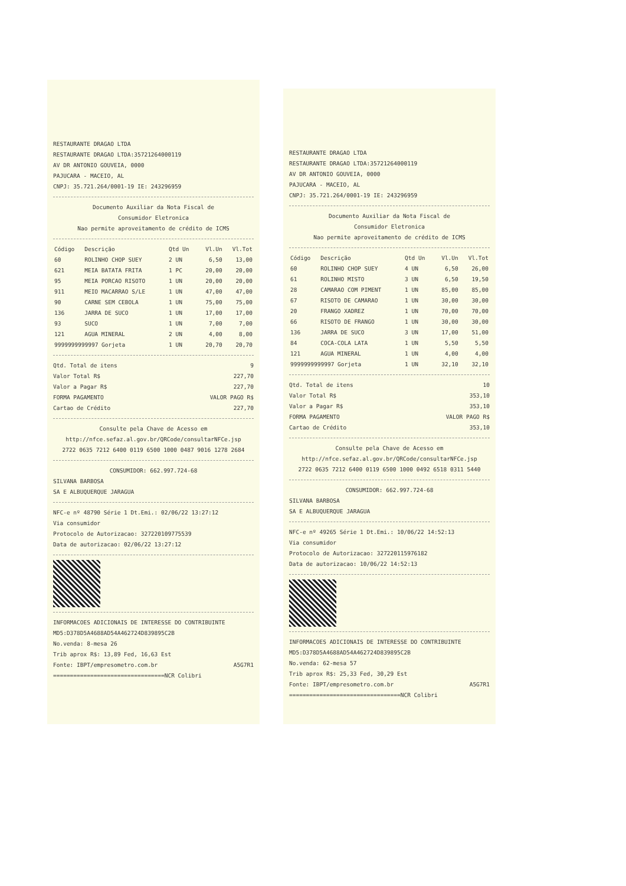RESTAURANTE DRAGAO LTDA
RESTAURANTE DRAGAO LTDA:35721264000119
AV DR ANTONIO GOUVEIA, 0000
PAJUCARA - MACEIO, AL
CNPJ: 35.721.264/0001-19 IE: 243296959
Documento Auxiliar da Nota Fiscal de
Consumidor Eletronica
Nao permite aproveitamento de crédito de ICMS
| Código | Descrição | Qtd Un | Vl.Un | Vl.Tot |
| --- | --- | --- | --- | --- |
| 60 | ROLINHO CHOP SUEY | 2 UN | 6,50 | 13,00 |
| 621 | MEIA BATATA FRITA | 1 PC | 20,00 | 20,00 |
| 95 | MEIA PORCAO RISOTO | 1 UN | 20,00 | 20,00 |
| 911 | MEIO MACARRAO S/LE | 1 UN | 47,00 | 47,00 |
| 90 | CARNE SEM CEBOLA | 1 UN | 75,00 | 75,00 |
| 136 | JARRA DE SUCO | 1 UN | 17,00 | 17,00 |
| 93 | SUCO | 1 UN | 7,00 | 7,00 |
| 121 | AGUA MINERAL | 2 UN | 4,00 | 8,00 |
| 9999999999997 Gorjeta | | 1 UN | 20,70 | 20,70 |
Qtd. Total de itens 9
Valor Total R$ 227,70
Valor a Pagar R$ 227,70
FORMA PAGAMENTO VALOR PAGO R$
Cartao de Crédito 227,70
Consulte pela Chave de Acesso em
http://nfce.sefaz.al.gov.br/QRCode/consultarNFCe.jsp
2722 0635 7212 6400 0119 6500 1000 0487 9016 1278 2684
CONSUMIDOR: 662.997.724-68
SILVANA BARBOSA
SA E ALBUQUERQUE JARAGUA
NFC-e nº 48790 Série 1 Dt.Emi.: 02/06/22 13:27:12
Via consumidor
Protocolo de Autorizacao: 327220109775539
Data de autorizacao: 02/06/22 13:27:12
INFORMACOES ADICIONAIS DE INTERESSE DO CONTRIBUINTE
MD5:D378D5A4688AD54A462724D839895C2B
No.venda: 8-mesa 26
Trib aprox R$: 13,89 Fed, 16,63 Est
Fonte: IBPT/empresometro.com.br A5G7R1
=================================NCR Colibri
RESTAURANTE DRAGAO LTDA
RESTAURANTE DRAGAO LTDA:35721264000119
AV DR ANTONIO GOUVEIA, 0000
PAJUCARA - MACEIO, AL
CNPJ: 35.721.264/0001-19 IE: 243296959
Documento Auxiliar da Nota Fiscal de
Consumidor Eletronica
Nao permite aproveitamento de crédito de ICMS
| Código | Descrição | Qtd Un | Vl.Un | Vl.Tot |
| --- | --- | --- | --- | --- |
| 60 | ROLINHO CHOP SUEY | 4 UN | 6,50 | 26,00 |
| 61 | ROLINHO MISTO | 3 UN | 6,50 | 19,50 |
| 28 | CAMARAO COM PIMENT | 1 UN | 85,00 | 85,00 |
| 67 | RISOTO DE CAMARAO | 1 UN | 30,00 | 30,00 |
| 20 | FRANGO XADREZ | 1 UN | 70,00 | 70,00 |
| 66 | RISOTO DE FRANGO | 1 UN | 30,00 | 30,00 |
| 136 | JARRA DE SUCO | 3 UN | 17,00 | 51,00 |
| 84 | COCA-COLA LATA | 1 UN | 5,50 | 5,50 |
| 121 | AGUA MINERAL | 1 UN | 4,00 | 4,00 |
| 9999999999997 Gorjeta | | 1 UN | 32,10 | 32,10 |
Qtd. Total de itens 10
Valor Total R$ 353,10
Valor a Pagar R$ 353,10
FORMA PAGAMENTO VALOR PAGO R$
Cartao de Crédito 353,10
Consulte pela Chave de Acesso em
http://nfce.sefaz.al.gov.br/QRCode/consultarNFCe.jsp
2722 0635 7212 6400 0119 6500 1000 0492 6518 0311 5440
CONSUMIDOR: 662.997.724-68
SILVANA BARBOSA
SA E ALBUQUERQUE JARAGUA
NFC-e nº 49265 Série 1 Dt.Emi.: 10/06/22 14:52:13
Via consumidor
Protocolo de Autorizacao: 327220115976182
Data de autorizacao: 10/06/22 14:52:13
INFORMACOES ADICIONAIS DE INTERESSE DO CONTRIBUINTE
MD5:D378D5A4688AD54A462724D839895C2B
No.venda: 62-mesa 57
Trib aprox R$: 25,33 Fed, 30,29 Est
Fonte: IBPT/empresometro.com.br A5G7R1
=================================NCR Colibri